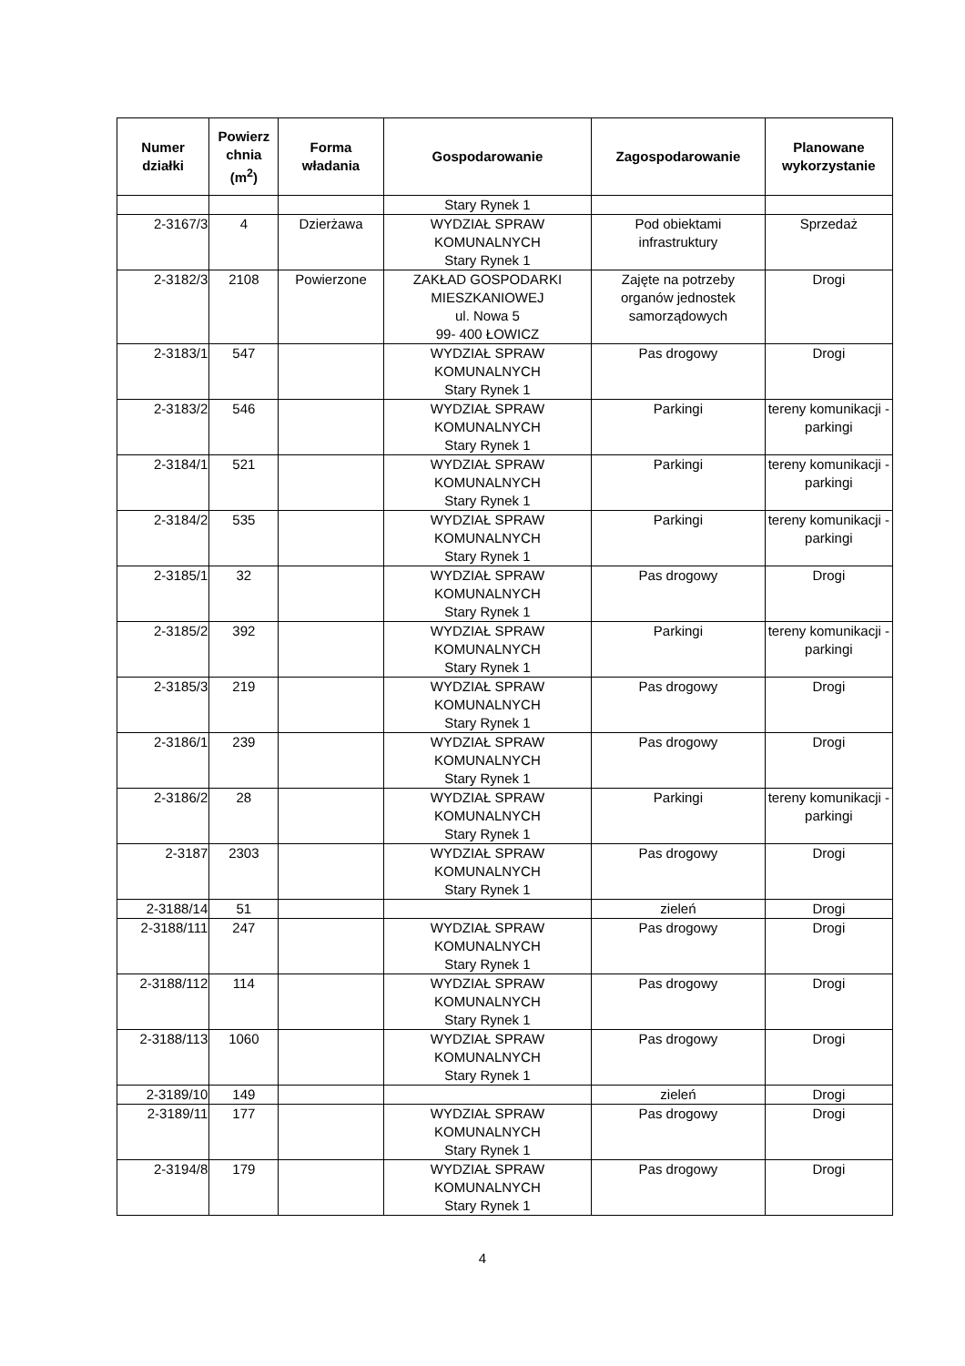| Numer działki | Powierz chnia (m<sup>2</sup>) | Forma władania | Gospodarowanie | Zagospodarowanie | Planowane wykorzystanie |
| --- | --- | --- | --- | --- | --- |
| | | | Stary Rynek 1 | | |
| 2-3167/3 | 4 | Dzierżawa | WYDZIAŁ SPRAW KOMUNALNYCH Stary Rynek 1 | Pod obiektami infrastruktury | Sprzedaż |
| 2-3182/3 | 2108 | Powierzone | ZAKŁAD GOSPODARKI MIESZKANIOWEJ ul. Nowa 5 99- 400 ŁOWICZ | Zajęte na potrzeby organów jednostek samorządowych | Drogi |
| 2-3183/1 | 547 | | WYDZIAŁ SPRAW KOMUNALNYCH Stary Rynek 1 | Pas drogowy | Drogi |
| 2-3183/2 | 546 | | WYDZIAŁ SPRAW KOMUNALNYCH Stary Rynek 1 | Parkingi | tereny komunikacji - parkingi |
| 2-3184/1 | 521 | | WYDZIAŁ SPRAW KOMUNALNYCH Stary Rynek 1 | Parkingi | tereny komunikacji - parkingi |
| 2-3184/2 | 535 | | WYDZIAŁ SPRAW KOMUNALNYCH Stary Rynek 1 | Parkingi | tereny komunikacji - parkingi |
| 2-3185/1 | 32 | | WYDZIAŁ SPRAW KOMUNALNYCH Stary Rynek 1 | Pas drogowy | Drogi |
| 2-3185/2 | 392 | | WYDZIAŁ SPRAW KOMUNALNYCH Stary Rynek 1 | Parkingi | tereny komunikacji - parkingi |
| 2-3185/3 | 219 | | WYDZIAŁ SPRAW KOMUNALNYCH Stary Rynek 1 | Pas drogowy | Drogi |
| 2-3186/1 | 239 | | WYDZIAŁ SPRAW KOMUNALNYCH Stary Rynek 1 | Pas drogowy | Drogi |
| 2-3186/2 | 28 | | WYDZIAŁ SPRAW KOMUNALNYCH Stary Rynek 1 | Parkingi | tereny komunikacji - parkingi |
| 2-3187 | 2303 | | WYDZIAŁ SPRAW KOMUNALNYCH Stary Rynek 1 | Pas drogowy | Drogi |
| 2-3188/14 | 51 | | | zieleń | Drogi |
| 2-3188/111 | 247 | | WYDZIAŁ SPRAW KOMUNALNYCH Stary Rynek 1 | Pas drogowy | Drogi |
| 2-3188/112 | 114 | | WYDZIAŁ SPRAW KOMUNALNYCH Stary Rynek 1 | Pas drogowy | Drogi |
| 2-3188/113 | 1060 | | WYDZIAŁ SPRAW KOMUNALNYCH Stary Rynek 1 | Pas drogowy | Drogi |
| 2-3189/10 | 149 | | | zieleń | Drogi |
| 2-3189/11 | 177 | | WYDZIAŁ SPRAW KOMUNALNYCH Stary Rynek 1 | Pas drogowy | Drogi |
| 2-3194/8 | 179 | | WYDZIAŁ SPRAW KOMUNALNYCH Stary Rynek 1 | Pas drogowy | Drogi |
4